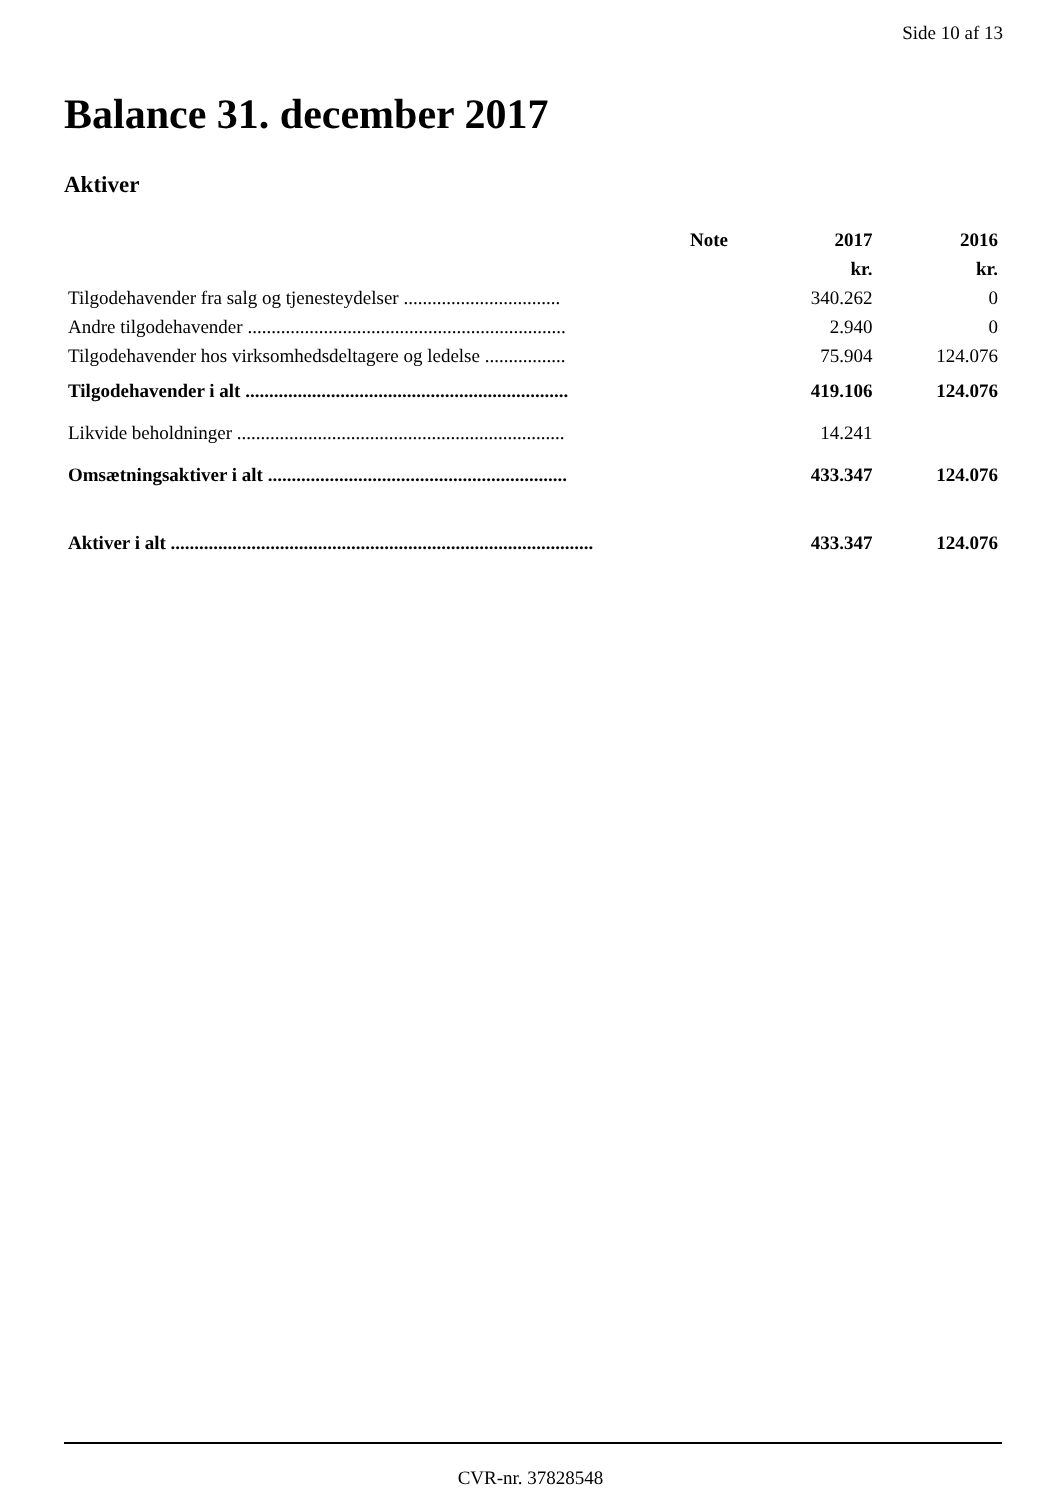Side 10 af 13
Balance 31. december 2017
Aktiver
| | Note | 2017 | 2016 |
| --- | --- | --- | --- |
| | | kr. | kr. |
| Tilgodehavender fra salg og tjenesteydelser ................................. | | 340.262 | 0 |
| Andre tilgodehavender ................................................................... | | 2.940 | 0 |
| Tilgodehavender hos virksomhedsdeltagere og ledelse ................. | | 75.904 | 124.076 |
| Tilgodehavender i alt .................................................................... | | 419.106 | 124.076 |
| Likvide beholdninger ..................................................................... | | 14.241 | |
| Omsætningsaktiver i alt ............................................................... | | 433.347 | 124.076 |
| Aktiver i alt ......................................................................................... | | 433.347 | 124.076 |
CVR-nr. 37828548